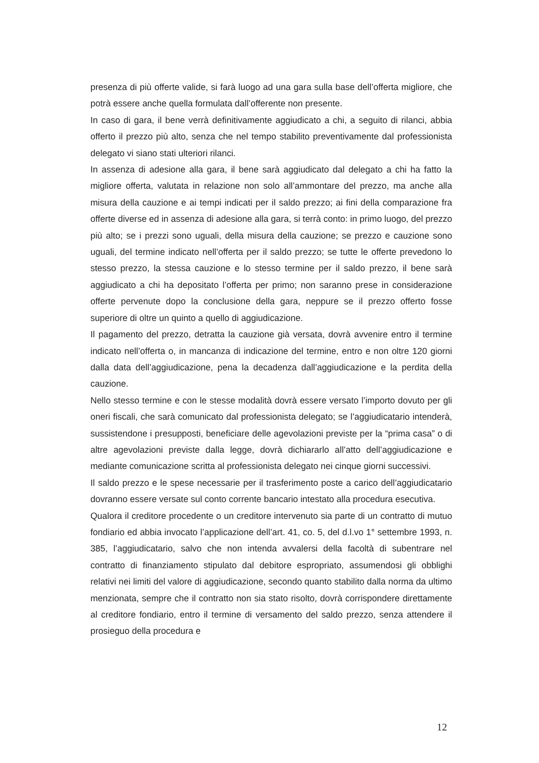presenza di più offerte valide, si farà luogo ad una gara sulla base dell’offerta migliore, che potrà essere anche quella formulata dall’offerente non presente.
In caso di gara, il bene verrà definitivamente aggiudicato a chi, a seguito di rilanci, abbia offerto il prezzo più alto, senza che nel tempo stabilito preventivamente dal professionista delegato vi siano stati ulteriori rilanci.
In assenza di adesione alla gara, il bene sarà aggiudicato dal delegato a chi ha fatto la migliore offerta, valutata in relazione non solo all’ammontare del prezzo, ma anche alla misura della cauzione e ai tempi indicati per il saldo prezzo; ai fini della comparazione fra offerte diverse ed in assenza di adesione alla gara, si terrà conto: in primo luogo, del prezzo più alto; se i prezzi sono uguali, della misura della cauzione; se prezzo e cauzione sono uguali, del termine indicato nell’offerta per il saldo prezzo; se tutte le offerte prevedono lo stesso prezzo, la stessa cauzione e lo stesso termine per il saldo prezzo, il bene sarà aggiudicato a chi ha depositato l’offerta per primo; non saranno prese in considerazione offerte pervenute dopo la conclusione della gara, neppure se il prezzo offerto fosse superiore di oltre un quinto a quello di aggiudicazione.
Il pagamento del prezzo, detratta la cauzione già versata, dovrà avvenire entro il termine indicato nell’offerta o, in mancanza di indicazione del termine, entro e non oltre 120 giorni dalla data dell’aggiudicazione, pena la decadenza dall’aggiudicazione e la perdita della cauzione.
Nello stesso termine e con le stesse modalità dovrà essere versato l’importo dovuto per gli oneri fiscali, che sarà comunicato dal professionista delegato; se l’aggiudicatario intenderà, sussistendone i presupposti, beneficiare delle agevolazioni previste per la “prima casa” o di altre agevolazioni previste dalla legge, dovrà dichiararlo all’atto dell’aggiudicazione e mediante comunicazione scritta al professionista delegato nei cinque giorni successivi.
Il saldo prezzo e le spese necessarie per il trasferimento poste a carico dell’aggiudicatario dovranno essere versate sul conto corrente bancario intestato alla procedura esecutiva.
Qualora il creditore procedente o un creditore intervenuto sia parte di un contratto di mutuo fondiario ed abbia invocato l’applicazione dell’art. 41, co. 5, del d.l.vo 1° settembre 1993, n. 385, l’aggiudicatario, salvo che non intenda avvalersi della facoltà di subentrare nel contratto di finanziamento stipulato dal debitore espropriato, assumendosi gli obblighi relativi nei limiti del valore di aggiudicazione, secondo quanto stabilito dalla norma da ultimo menzionata, sempre che il contratto non sia stato risolto, dovrà corrispondere direttamente al creditore fondiario, entro il termine di versamento del saldo prezzo, senza attendere il prosieguo della procedura e
12